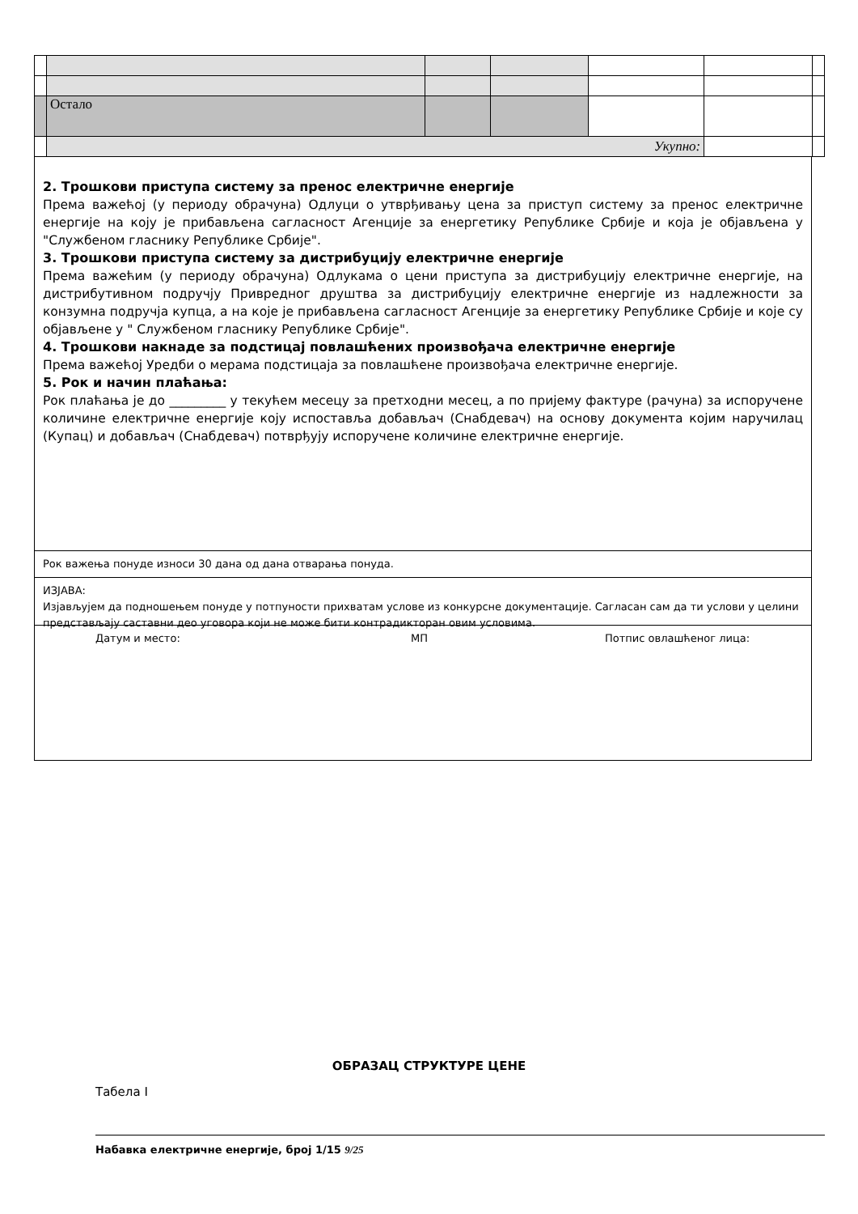| | Остало | | | | | |
| | Укупно: | | | | | |
2. Трошкови приступа систему за пренос електричне енергије
Према важећој (у периоду обрачуна) Одлуци о утврђивању цена за приступ систему за пренос електричне енергије на коју је прибављена сагласност Агенције за енергетику Републике Србије и која је објављена у "Службеном гласнику Републике Србије".
3. Трошкови приступа систему за дистрибуцију електричне енергије
Према важећим (у периоду обрачуна) Одлукама о цени приступа за дистрибуцију електричне енергије, на дистрибутивном подручју Привредног друштва за дистрибуцију електричне енергије из надлежности за конзумна подручја купца, а на које је прибављена сагласност Агенције за енергетику Републике Србије и које су објављене у " Службеном гласнику Републике Србије".
4. Трошкови накнаде за подстицај повлашћених произвођача електричне енергије
Према важећој Уредби о мерама подстицаја за повлашћене произвођача електричне енергије.
5. Рок и начин плаћања:
Рок плаћања је до _________ у текућем месецу за претходни месец, а по пријему фактуре (рачуна) за испоручене количине електричне енергије коју испоставља добављач (Снабдевач) на основу документа којим наручилац (Купац) и добављач (Снабдевач) потврђују испоручене количине електричне енергије.
Рок важења понуде износи 30 дана од дана отварања понуда.
ИЗЈАВА:
Изјављујем да подношењем понуде у потпуности прихватам услове из конкурсне документације. Сагласан сам да ти услови у целини представљају саставни део уговора који не може бити контрадикторан овим условима.
Датум и место: МП Потпис овлашћеног лица:
ОБРАЗАЦ СТРУКТУРЕ ЦЕНЕ
Табела I
Набавка електричне енергије, број 1/15 9/25